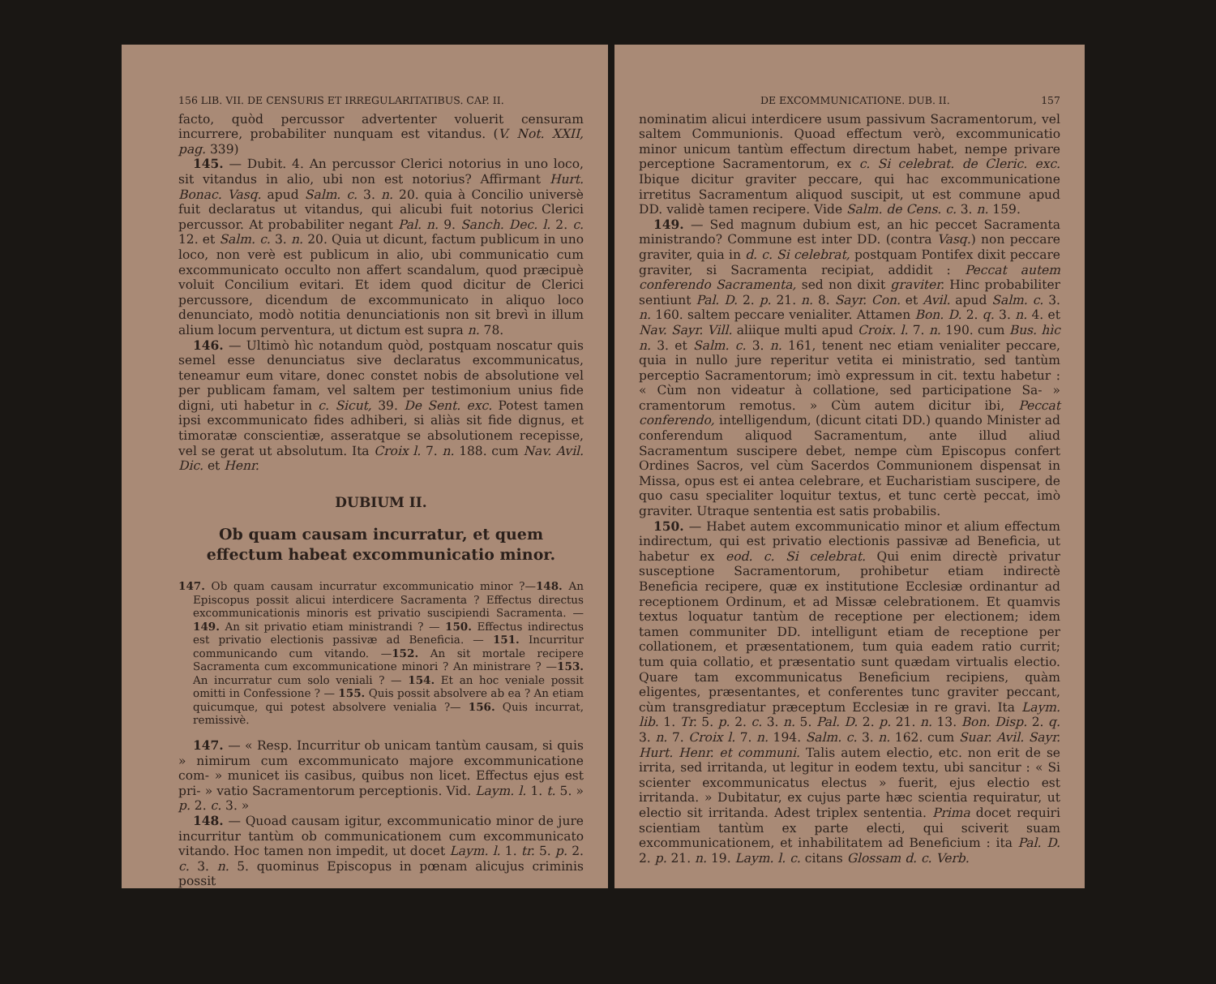156 LIB. VII. DE CENSURIS ET IRREGULARITATIBUS. CAP. II.
facto, quòd percussor advertenter voluerit censuram incurrere, probabiliter nunquam est vitandus. (V. Not. XXII, pag. 339)
145. — Dubit. 4. An percussor Clerici notorius in uno loco, sit vitandus in alio, ubi non est notorius? Affirmant Hurt. Bonac. Vasq. apud Salm. c. 3. n. 20. quia à Concilio universè fuit declaratus ut vitandus, qui alicubi fuit notorius Clerici percussor. At probabiliter negant Pal. n. 9. Sanch. Dec. l. 2. c. 12. et Salm. c. 3. n. 20. Quia ut dicunt, factum publicum in uno loco, non verè est publicum in alio, ubi communicatio cum excommunicato occulto non affert scandalum, quod præcipuè voluit Concilium evitari. Et idem quod dicitur de Clerici percussore, dicendum de excommunicato in aliquo loco denunciato, modò notitia denunciationis non sit brevì in illum alium locum perventura, ut dictum est supra n. 78.
146. — Ultimò hìc notandum quòd, postquam noscatur quis semel esse denunciatus sive declaratus excommunicatus, teneamur eum vitare, donec constet nobis de absolutione vel per publicam famam, vel saltem per testimonium unius fide digni, uti habetur in c. Sicut, 39. De Sent. exc. Potest tamen ipsi excommunicato fides adhiberi, si aliàs sit fide dignus, et timoratæ conscientiæ, asseratque se absolutionem recepisse, vel se gerat ut absolutum. Ita Croix l. 7. n. 188. cum Nav. Avil. Dic. et Henr.
DUBIUM II.
Ob quam causam incurratur, et quem effectum habeat excommunicatio minor.
147. Ob quam causam incurratur excommunicatio minor ?—148. An Episcopus possit alicui interdicere Sacramenta ? Effectus directus excommunicationis minoris est privatio suscipiendi Sacramenta. — 149. An sit privatio etiam ministrandi ? — 150. Effectus indirectus est privatio electionis passivæ ad Beneficia. — 151. Incurritur communicando cum vitando. —152. An sit mortale recipere Sacramenta cum excommunicatione minori ? An ministrare ? —153. An incurratur cum solo veniali ? — 154. Et an hoc veniale possit omitti in Confessione ? — 155. Quis possit absolvere ab ea ? An etiam quicumque, qui potest absolvere venialia ?— 156. Quis incurrat, remissivè.
147. — « Resp. Incurritur ob unicam tantùm causam, si quis » nimirum cum excommunicato majore excommunicatione com- » municet iis casibus, quibus non licet. Effectus ejus est pri- » vatio Sacramentorum perceptionis. Vid. Laym. l. 1. t. 5. » p. 2. c. 3. »
148. — Quoad causam igitur, excommunicatio minor de jure incurritur tantùm ob communicationem cum excommunicato vitando. Hoc tamen non impedit, ut docet Laym. l. 1. tr. 5. p. 2. c. 3. n. 5. quominus Episcopus in pœnam alicujus criminis possit
DE EXCOMMUNICATIONE. DUB. II. 157
nominatim alicui interdicere usum passivum Sacramentorum, vel saltem Communionis. Quoad effectum verò, excommunicatio minor unicum tantùm effectum directum habet, nempe privare perceptione Sacramentorum, ex c. Si celebrat. de Cleric. exc. Ibique dicitur graviter peccare, qui hac excommunicatione irretitus Sacramentum aliquod suscipit, ut est commune apud DD. validè tamen recipere. Vide Salm. de Cens. c. 3. n. 159.
149. — Sed magnum dubium est, an hic peccet Sacramenta ministrando? Commune est inter DD. (contra Vasq.) non peccare graviter, quia in d. c. Si celebrat, postquam Pontifex dixit peccare graviter, si Sacramenta recipiat, addidit : Peccat autem conferendo Sacramenta, sed non dixit graviter. Hinc probabiliter sentiunt Pal. D. 2. p. 21. n. 8. Sayr. Con. et Avil. apud Salm. c. 3. n. 160. saltem peccare venialiter. Attamen Bon. D. 2. q. 3. n. 4. et Nav. Sayr. Vill. aliique multi apud Croix. l. 7. n. 190. cum Bus. hìc n. 3. et Salm. c. 3. n. 161, tenent nec etiam venialiter peccare, quia in nullo jure reperitur vetita ei ministratio, sed tantùm perceptio Sacramentorum; imò expressum in cit. textu habetur : « Cùm non videatur à collatione, sed participatione Sa- » cramentorum remotus. » Cùm autem dicitur ibi, Peccat conferendo, intelligendum, (dicunt citati DD.) quando Minister ad conferendum aliquod Sacramentum, ante illud aliud Sacramentum suscipere debet, nempe cùm Episcopus confert Ordines Sacros, vel cùm Sacerdos Communionem dispensat in Missa, opus est ei antea celebrare, et Eucharistiam suscipere, de quo casu specialiter loquitur textus, et tunc certè peccat, imò graviter. Utraque sententia est satis probabilis.
150. — Habet autem excommunicatio minor et alium effectum indirectum, qui est privatio electionis passivæ ad Beneficia, ut habetur ex eod. c. Si celebrat. Qui enim directè privatur susceptione Sacramentorum, prohibetur etiam indirectè Beneficia recipere, quæ ex institutione Ecclesiæ ordinantur ad receptionem Ordinum, et ad Missæ celebrationem. Et quamvis textus loquatur tantùm de receptione per electionem; idem tamen communiter DD. intelligunt etiam de receptione per collationem, et præsentationem, tum quia eadem ratio currit; tum quia collatio, et præsentatio sunt quædam virtualis electio. Quare tam excommunicatus Beneficium recipiens, quàm eligentes, præsentantes, et conferentes tunc graviter peccant, cùm transgrediatur præceptum Ecclesiæ in re gravi. Ita Laym. lib. 1. Tr. 5. p. 2. c. 3. n. 5. Pal. D. 2. p. 21. n. 13. Bon. Disp. 2. q. 3. n. 7. Croix l. 7. n. 194. Salm. c. 3. n. 162. cum Suar. Avil. Sayr. Hurt. Henr. et communi. Talis autem electio, etc. non erit de se irrita, sed irritanda, ut legitur in eodem textu, ubi sancitur : « Si scienter excommunicatus electus » fuerit, ejus electio est irritanda. » Dubitatur, ex cujus parte hæc scientia requiratur, ut electio sit irritanda. Adest triplex sententia. Prima docet requiri scientiam tantùm ex parte electi, qui sciverit suam excommunicationem, et inhabilitatem ad Beneficium : ita Pal. D. 2. p. 21. n. 19. Laym. l. c. citans Glossam d. c. Verb.